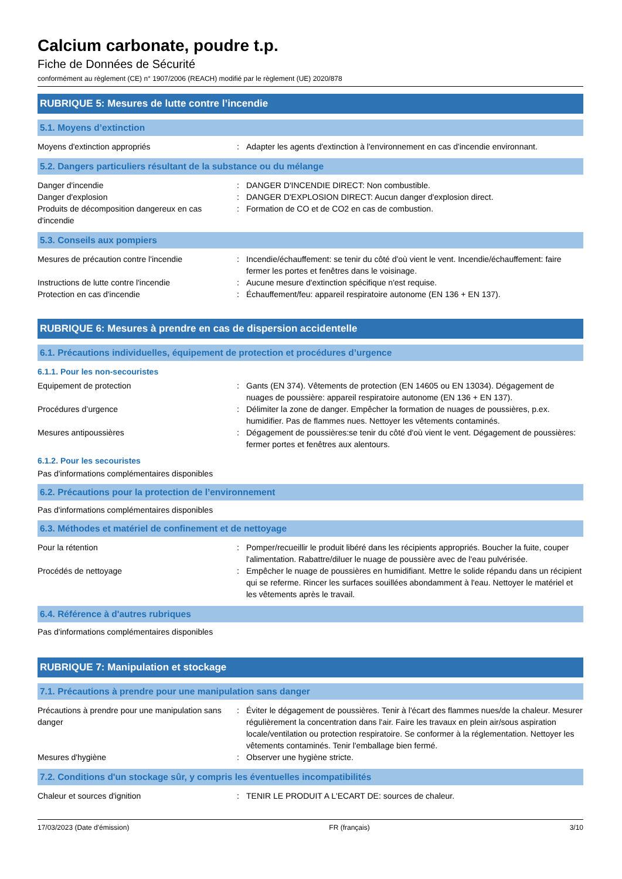Calcium carbonate, poudre t.p.
Fiche de Données de Sécurité
conformément au règlement (CE) n° 1907/2006 (REACH) modifié par le règlement (UE) 2020/878
RUBRIQUE 5: Mesures de lutte contre l’incendie
5.1. Moyens d’extinction
Moyens d'extinction appropriés : Adapter les agents d'extinction à l'environnement en cas d'incendie environnant.
5.2. Dangers particuliers résultant de la substance ou du mélange
Danger d'incendie : DANGER D'INCENDIE DIRECT: Non combustible.
Danger d'explosion : DANGER D'EXPLOSION DIRECT: Aucun danger d'explosion direct.
Produits de décomposition dangereux en cas d'incendie
: Formation de CO et de CO2 en cas de combustion.
5.3. Conseils aux pompiers
Mesures de précaution contre l'incendie : Incendie/échauffement: se tenir du côté d'où vient le vent. Incendie/échauffement: faire fermer les portes et fenêtres dans le voisinage.
Instructions de lutte contre l'incendie : Aucune mesure d'extinction spécifique n'est requise.
Protection en cas d'incendie : Échauffement/feu: appareil respiratoire autonome (EN 136 + EN 137).
RUBRIQUE 6: Mesures à prendre en cas de dispersion accidentelle
6.1. Précautions individuelles, équipement de protection et procédures d’urgence
6.1.1. Pour les non-secouristes
Equipement de protection : Gants (EN 374). Vêtements de protection (EN 14605 ou EN 13034). Dégagement de nuages de poussière: appareil respiratoire autonome (EN 136 + EN 137).
Procédures d’urgence : Délimiter la zone de danger. Empêcher la formation de nuages de poussières, p.ex. humidifier. Pas de flammes nues. Nettoyer les vêtements contaminés.
Mesures antipoussières : Dégagement de poussières:se tenir du côté d'où vient le vent. Dégagement de poussières: fermer portes et fenêtres aux alentours.
6.1.2. Pour les secouristes
Pas d'informations complémentaires disponibles
6.2. Précautions pour la protection de l’environnement
Pas d'informations complémentaires disponibles
6.3. Méthodes et matériel de confinement et de nettoyage
Pour la rétention : Pomper/recueillir le produit libéré dans les récipients appropriés. Boucher la fuite, couper l'alimentation. Rabattre/diluer le nuage de poussière avec de l'eau pulvérisée.
Procédés de nettoyage : Empêcher le nuage de poussières en humidifiant. Mettre le solide répandu dans un récipient qui se referme. Rincer les surfaces souillées abondamment à l'eau. Nettoyer le matériel et les vêtements après le travail.
6.4. Référence à d'autres rubriques
Pas d'informations complémentaires disponibles
RUBRIQUE 7: Manipulation et stockage
7.1. Précautions à prendre pour une manipulation sans danger
Précautions à prendre pour une manipulation sans danger
: Éviter le dégagement de poussières. Tenir à l'écart des flammes nues/de la chaleur. Mesurer régulièrement la concentration dans l'air. Faire les travaux en plein air/sous aspiration locale/ventilation ou protection respiratoire. Se conformer à la réglementation. Nettoyer les vêtements contaminés. Tenir l'emballage bien fermé.
Mesures d'hygiène : Observer une hygiène stricte.
7.2. Conditions d'un stockage sûr, y compris les éventuelles incompatibilités
Chaleur et sources d'ignition : TENIR LE PRODUIT A L'ECART DE: sources de chaleur.
17/03/2023 (Date d'émission) FR (français) 3/10